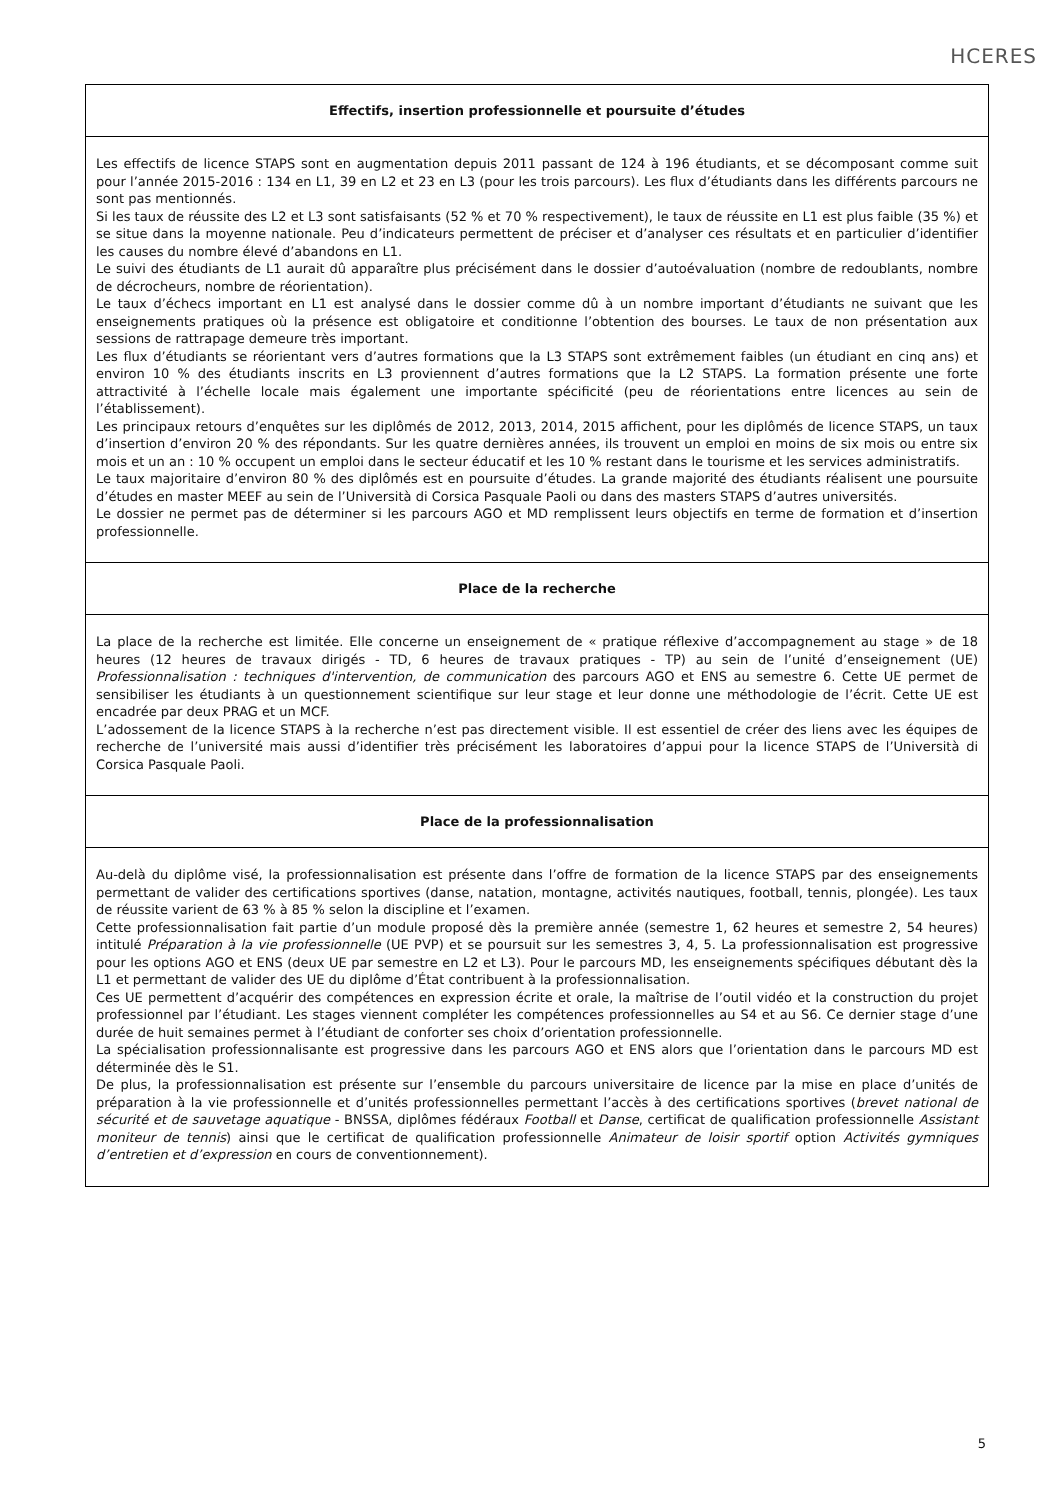HCERES
Effectifs, insertion professionnelle et poursuite d’études
Les effectifs de licence STAPS sont en augmentation depuis 2011 passant de 124 à 196 étudiants, et se décomposant comme suit pour l’année 2015-2016 : 134 en L1, 39 en L2 et 23 en L3 (pour les trois parcours). Les flux d’étudiants dans les différents parcours ne sont pas mentionnés.
Si les taux de réussite des L2 et L3 sont satisfaisants (52 % et 70 % respectivement), le taux de réussite en L1 est plus faible (35 %) et se situe dans la moyenne nationale. Peu d’indicateurs permettent de préciser et d’analyser ces résultats et en particulier d’identifier les causes du nombre élevé d’abandons en L1.
Le suivi des étudiants de L1 aurait dû apparaître plus précisément dans le dossier d’autoévaluation (nombre de redoublants, nombre de décrocheurs, nombre de réorientation).
Le taux d’échecs important en L1 est analysé dans le dossier comme dû à un nombre important d’étudiants ne suivant que les enseignements pratiques où la présence est obligatoire et conditionne l’obtention des bourses. Le taux de non présentation aux sessions de rattrapage demeure très important.
Les flux d’étudiants se réorientant vers d’autres formations que la L3 STAPS sont extrêmement faibles (un étudiant en cinq ans) et environ 10 % des étudiants inscrits en L3 proviennent d’autres formations que la L2 STAPS. La formation présente une forte attractivité à l’échelle locale mais également une importante spécificité (peu de réorientations entre licences au sein de l’établissement).
Les principaux retours d’enquêtes sur les diplômés de 2012, 2013, 2014, 2015 affichent, pour les diplômés de licence STAPS, un taux d’insertion d’environ 20 % des répondants. Sur les quatre dernières années, ils trouvent un emploi en moins de six mois ou entre six mois et un an : 10 % occupent un emploi dans le secteur éducatif et les 10 % restant dans le tourisme et les services administratifs.
Le taux majoritaire d’environ 80 % des diplômés est en poursuite d’études. La grande majorité des étudiants réalisent une poursuite d’études en master MEEF au sein de l’Università di Corsica Pasquale Paoli ou dans des masters STAPS d’autres universités.
Le dossier ne permet pas de déterminer si les parcours AGO et MD remplissent leurs objectifs en terme de formation et d’insertion professionnelle.
Place de la recherche
La place de la recherche est limitée. Elle concerne un enseignement de « pratique réflexive d’accompagnement au stage » de 18 heures (12 heures de travaux dirigés - TD, 6 heures de travaux pratiques - TP) au sein de l’unité d’enseignement (UE) Professionnalisation : techniques d'intervention, de communication des parcours AGO et ENS au semestre 6. Cette UE permet de sensibiliser les étudiants à un questionnement scientifique sur leur stage et leur donne une méthodologie de l’écrit. Cette UE est encadrée par deux PRAG et un MCF.
L’adossement de la licence STAPS à la recherche n’est pas directement visible. Il est essentiel de créer des liens avec les équipes de recherche de l’université mais aussi d’identifier très précisément les laboratoires d’appui pour la licence STAPS de l’Università di Corsica Pasquale Paoli.
Place de la professionnalisation
Au-delà du diplôme visé, la professionnalisation est présente dans l’offre de formation de la licence STAPS par des enseignements permettant de valider des certifications sportives (danse, natation, montagne, activités nautiques, football, tennis, plongée). Les taux de réussite varient de 63 % à 85 % selon la discipline et l’examen.
Cette professionnalisation fait partie d’un module proposé dès la première année (semestre 1, 62 heures et semestre 2, 54 heures) intitulé Préparation à la vie professionnelle (UE PVP) et se poursuit sur les semestres 3, 4, 5. La professionnalisation est progressive pour les options AGO et ENS (deux UE par semestre en L2 et L3). Pour le parcours MD, les enseignements spécifiques débutant dès la L1 et permettant de valider des UE du diplôme d’État contribuent à la professionnalisation.
Ces UE permettent d’acquérir des compétences en expression écrite et orale, la maîtrise de l’outil vidéo et la construction du projet professionnel par l’étudiant. Les stages viennent compléter les compétences professionnelles au S4 et au S6. Ce dernier stage d’une durée de huit semaines permet à l’étudiant de conforter ses choix d’orientation professionnelle.
La spécialisation professionnalisante est progressive dans les parcours AGO et ENS alors que l’orientation dans le parcours MD est déterminée dès le S1.
De plus, la professionnalisation est présente sur l’ensemble du parcours universitaire de licence par la mise en place d’unités de préparation à la vie professionnelle et d’unités professionnelles permettant l’accès à des certifications sportives (brevet national de sécurité et de sauvetage aquatique - BNSSA, diplômes fédéraux Football et Danse, certificat de qualification professionnelle Assistant moniteur de tennis) ainsi que le certificat de qualification professionnelle Animateur de loisir sportif option Activités gymniques d’entretien et d’expression en cours de conventionnement).
5